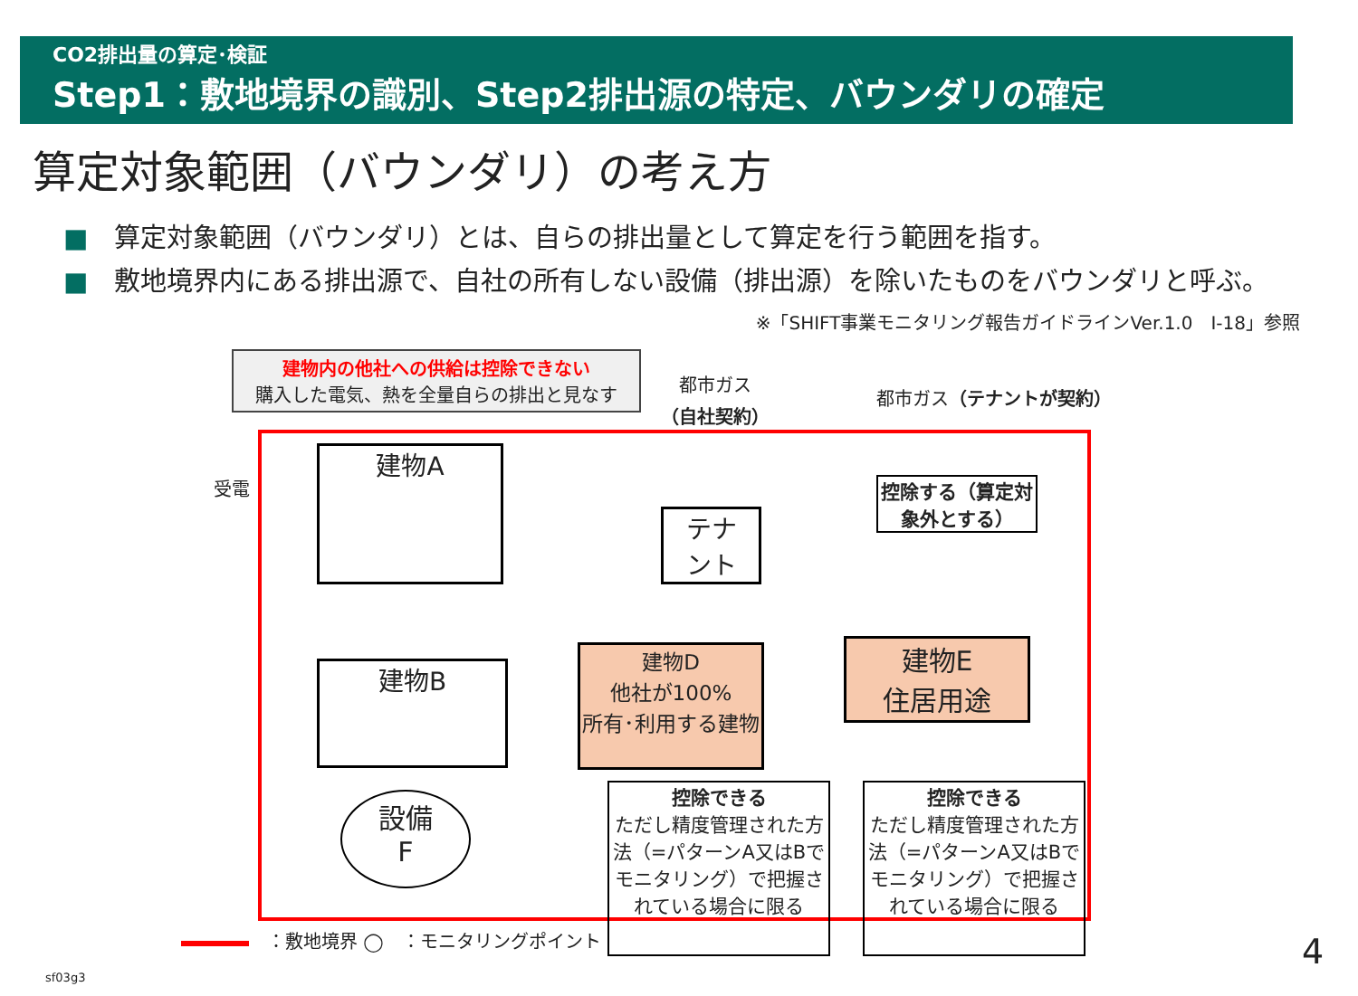CO2排出量の算定･検証
Step1：敷地境界の識別、Step2排出源の特定、バウンダリの確定
算定対象範囲（バウンダリ）の考え方
■　算定対象範囲（バウンダリ）とは、自らの排出量として算定を行う範囲を指す。
■　敷地境界内にある排出源で、自社の所有しない設備（排出源）を除いたものをバウンダリと呼ぶ。
※「SHIFT事業モニタリング報告ガイドラインVer.1.0　Ⅰ-18」参照
建物内の他社への供給は控除できない
購入した電気、熱を全量自らの排出と見なす
都市ガス
（自社契約）
都市ガス（テナントが契約）
受電
建物A
テナ
ント
控除する（算定対象外とする）
建物B
建物D
他社が100%
所有･利用する建物
建物E
住居用途
設備
F
控除できる
ただし精度管理された方法（=パターンA又はBでモニタリング）で把握されている場合に限る
控除できる
ただし精度管理された方法（=パターンA又はBでモニタリング）で把握されている場合に限る
　：敷地境界 ◯　：モニタリングポイント
sf03g3
4